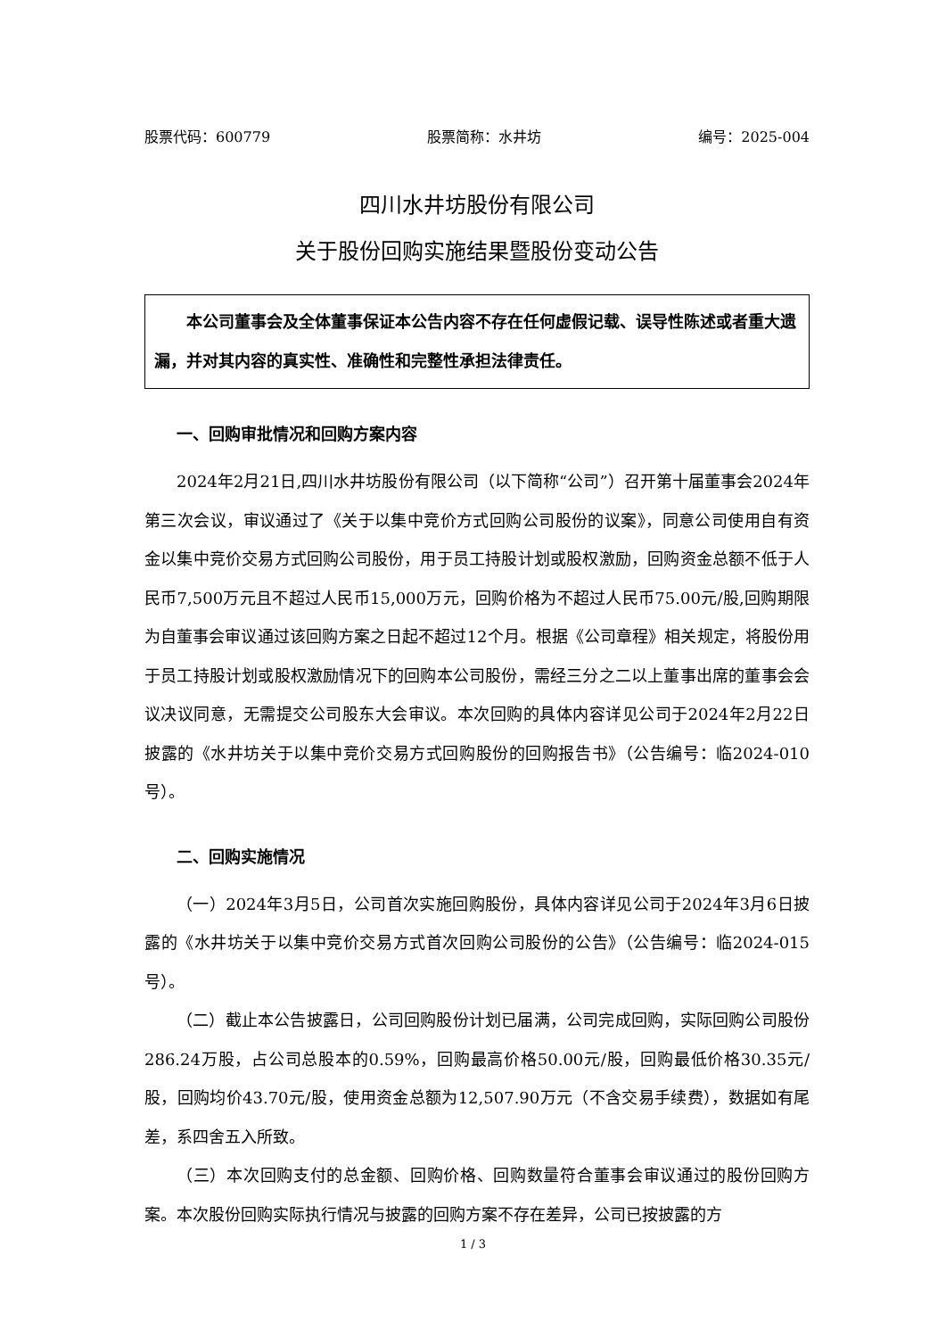股票代码：600779 股票简称：水井坊 编号：2025-004
四川水井坊股份有限公司
关于股份回购实施结果暨股份变动公告
本公司董事会及全体董事保证本公告内容不存在任何虚假记载、误导性陈述或者重大遗漏，并对其内容的真实性、准确性和完整性承担法律责任。
一、回购审批情况和回购方案内容
2024年2月21日,四川水井坊股份有限公司（以下简称“公司”）召开第十届董事会2024年第三次会议，审议通过了《关于以集中竞价方式回购公司股份的议案》，同意公司使用自有资金以集中竞价交易方式回购公司股份，用于员工持股计划或股权激励，回购资金总额不低于人民币7,500万元且不超过人民币15,000万元，回购价格为不超过人民币75.00元/股,回购期限为自董事会审议通过该回购方案之日起不超过12个月。根据《公司章程》相关规定，将股份用于员工持股计划或股权激励情况下的回购本公司股份，需经三分之二以上董事出席的董事会会议决议同意，无需提交公司股东大会审议。本次回购的具体内容详见公司于2024年2月22日披露的《水井坊关于以集中竞价交易方式回购股份的回购报告书》（公告编号：临2024-010号）。
二、回购实施情况
（一）2024年3月5日，公司首次实施回购股份，具体内容详见公司于2024年3月6日披露的《水井坊关于以集中竞价交易方式首次回购公司股份的公告》（公告编号：临2024-015号）。
（二）截止本公告披露日，公司回购股份计划已届满，公司完成回购，实际回购公司股份286.24万股，占公司总股本的0.59%，回购最高价格50.00元/股，回购最低价格30.35元/股，回购均价43.70元/股，使用资金总额为12,507.90万元（不含交易手续费），数据如有尾差，系四舍五入所致。
（三）本次回购支付的总金额、回购价格、回购数量符合董事会审议通过的股份回购方案。本次股份回购实际执行情况与披露的回购方案不存在差异，公司已按披露的方
1 / 3